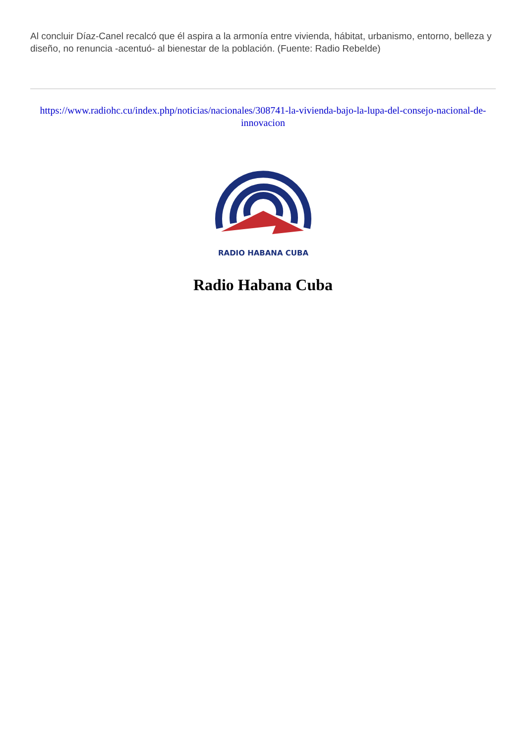Al concluir Díaz-Canel recalcó que él aspira a la armonía entre vivienda, hábitat, urbanismo, entorno, belleza y diseño, no renuncia -acentuó- al bienestar de la población. (Fuente: Radio Rebelde)
https://www.radiohc.cu/index.php/noticias/nacionales/308741-la-vivienda-bajo-la-lupa-del-consejo-nacional-de-innovacion
RADIO HABANA CUBA
Radio Habana Cuba